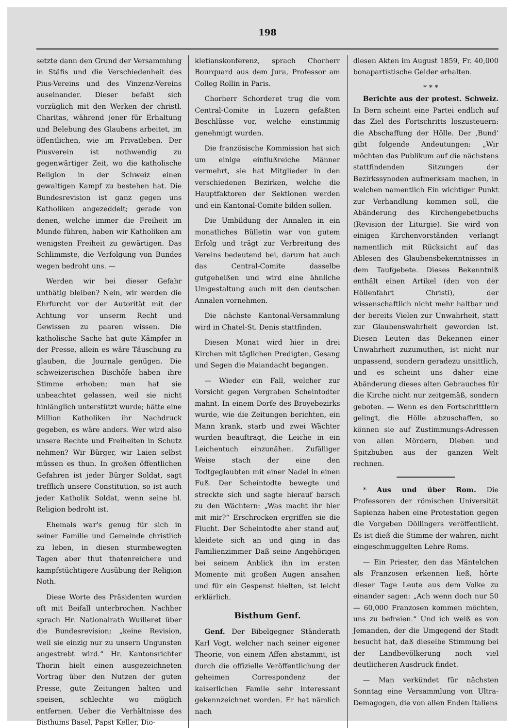198
setzte dann den Grund der Versammlung in Stäfis und die Verschiedenheit des Pius-Vereins und des Vinzenz-Vereins auseinander. Dieser befaßt sich vorzüglich mit den Werken der christl. Charitas, während jener für Erhaltung und Belebung des Glaubens arbeitet, im öffentlichen, wie im Privatleben. Der Piusverein ist nothwendig zu gegenwärtiger Zeit, wo die katholische Religion in der Schweiz einen gewaltigen Kampf zu bestehen hat. Die Bundesrevision ist ganz gegen uns Katholiken angezeddelt; gerade von denen, welche immer die Freiheit im Munde führen, haben wir Katholiken am wenigsten Freiheit zu gewärtigen. Das Schlimmste, die Verfolgung von Bundes wegen bedroht uns. —
Werden wir bei dieser Gefahr unthätig bleiben? Nein, wir werden die Ehrfurcht vor der Autorität mit der Achtung vor unserm Recht und Gewissen zu paaren wissen. Die katholische Sache hat gute Kämpfer in der Presse, allein es wäre Täuschung zu glauben, die Journale genügen. Die schweizerischen Bischöfe haben ihre Stimme erhoben; man hat sie unbeachtet gelassen, weil sie nicht hinlänglich unterstützt wurde; hätte eine Million Katholiken ihr Nachdruck gegeben, es wäre anders. Wer wird also unsere Rechte und Freiheiten in Schutz nehmen? Wir Bürger, wir Laien selbst müssen es thun. In großen öffentlichen Gefahren ist jeder Bürger Soldat, sagt trefflich unsere Constitution, so ist auch jeder Katholik Soldat, wenn seine hl. Religion bedroht ist.
Ehemals war's genug für sich in seiner Familie und Gemeinde christlich zu leben, in diesen sturmbewegten Tagen aber thut thatenreichere und kampfstüchtigere Ausübung der Religion Noth.
Diese Worte des Präsidenten wurden oft mit Beifall unterbrochen. Nachher sprach Hr. Nationalrath Wuilleret über die Bundesrevision; „keine Revision, weil sie einzig nur zu unsern Ungunsten angestrebt wird.“ Hr. Kantonsrichter Thorin hielt einen ausgezeichneten Vortrag über den Nutzen der guten Presse, gute Zeitungen halten und speisen, schlechte wo möglich entfernen. Ueber die Verhältnisse des Bisthums Basel, Papst Keller, Dio-
kletianskonferenz, sprach Chorherr Bourquard aus dem Jura, Professor am Colleg Rollin in Paris.
Chorherr Schorderet trug die vom Central-Comite in Luzern gefaßten Beschlüsse vor, welche einstimmig genehmigt wurden.
Die französische Kommission hat sich um einige einflußreiche Männer vermehrt, sie hat Mitglieder in den verschiedenen Bezirken, welche die Hauptfaktoren der Sektionen werden und ein Kantonal-Comite bilden sollen.
Die Umbildung der Annalen in ein monatliches Bülletin war von gutem Erfolg und trägt zur Verbreitung des Vereins bedeutend bei, darum hat auch das Central-Comite dasselbe gutgeheißen und wird eine ähnliche Umgestaltung auch mit den deutschen Annalen vornehmen.
Die nächste Kantonal-Versammlung wird in Chatel-St. Denis stattfinden.
Diesen Monat wird hier in drei Kirchen mit täglichen Predigten, Gesang und Segen die Maiandacht begangen.
— Wieder ein Fall, welcher zur Vorsicht gegen Vergraben Scheintodter mahnt. In einem Dorfe des Broyebezirks wurde, wie die Zeitungen berichten, ein Mann krank, starb und zwei Wächter wurden beauftragt, die Leiche in ein Leichentuch einzunähen. Zufälliger Weise stach der eine den Todtgeglaubten mit einer Nadel in einen Fuß. Der Scheintodte bewegte und streckte sich und sagte hierauf barsch zu den Wächtern: „Was macht ihr hier mit mir?“ Erschrocken ergriffen sie die Flucht. Der Scheintodte aber stand auf, kleidete sich an und ging in das Familienzimmer Daß seine Angehörigen bei seinem Anblick ihn im ersten Momente mit großen Augen ansahen und für ein Gespenst hielten, ist leicht erklärlich.
Bisthum Genf.
Genf. Der Bibelgegner Ständerath Karl Vogt, welcher nach seiner eigener Theorie, von einem Affen abstammt, ist durch die offizielle Veröffentlichung der geheimen Correspondenz der kaiserlichen Famile sehr interessant gekennzeichnet worden. Er hat nämlich nach
diesen Akten im August 1859, Fr. 40,000 bonapartistische Gelder erhalten.
* * *
Berichte aus der protest. Schweiz. In Bern scheint eine Partei endlich auf das Ziel des Fortschritts loszusteuern: die Abschaffung der Hölle. Der ‚Bund‘ gibt folgende Andeutungen: „Wir möchten das Publikum auf die nächstens stattfindenden Sitzungen der Bezirkssynoden aufmerksam machen, in welchen namentlich Ein wichtiger Punkt zur Verhandlung kommen soll, die Abänderung des Kirchengebetbuchs (Revision der Liturgie). Sie wird von einigen Kirchenvorständen verlangt namentlich mit Rücksicht auf das Ablesen des Glaubensbekenntnisses in dem Taufgebete. Dieses Bekenntniß enthält einen Artikel (den von der Höllenfahrt Christi), der wissenschaftlich nicht mehr haltbar und der bereits Vielen zur Unwahrheit, statt zur Glaubenswahrheit geworden ist. Diesen Leuten das Bekennen einer Unwahrheit zuzumuthen, ist nicht nur unpassend, sondern geradezu unsittlich, und es scheint uns daher eine Abänderung dieses alten Gebrauches für die Kirche nicht nur zeitgemäß, sondern geboten. — Wenn es den Fortschrittlern gelingt, die Hölle abzuschaffen, so können sie auf Zustimmungs-Adressen von allen Mördern, Dieben und Spitzbuben aus der ganzen Welt rechnen.
* Aus und über Rom. Die Professoren der römischen Universität Sapienza haben eine Protestation gegen die Vorgeben Döllingers veröffentlicht. Es ist dieß die Stimme der wahren, nicht eingeschmuggelten Lehre Roms.
— Ein Priester, den das Mäntelchen als Franzosen erkennen ließ, hörte dieser Tage Leute aus dem Volke zu einander sagen: „Ach wenn doch nur 50 — 60,000 Franzosen kommen möchten, uns zu befreien.“ Und ich weiß es von Jemanden, der die Umgegend der Stadt besucht hat, daß dieselbe Stimmung bei der Landbevölkerung noch viel deutlicheren Ausdruck findet.
— Man verkündet für nächsten Sonntag eine Versammlung von Ultra-Demagogen, die von allen Enden Italiens